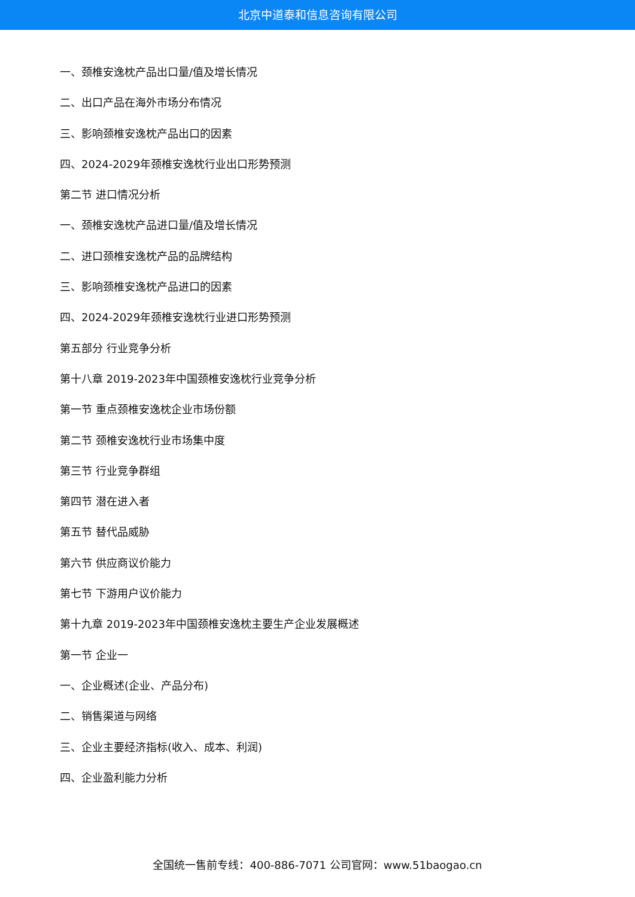北京中道泰和信息咨询有限公司
一、颈椎安逸枕产品出口量/值及增长情况
二、出口产品在海外市场分布情况
三、影响颈椎安逸枕产品出口的因素
四、2024-2029年颈椎安逸枕行业出口形势预测
第二节 进口情况分析
一、颈椎安逸枕产品进口量/值及增长情况
二、进口颈椎安逸枕产品的品牌结构
三、影响颈椎安逸枕产品进口的因素
四、2024-2029年颈椎安逸枕行业进口形势预测
第五部分 行业竞争分析
第十八章 2019-2023年中国颈椎安逸枕行业竞争分析
第一节 重点颈椎安逸枕企业市场份额
第二节 颈椎安逸枕行业市场集中度
第三节 行业竞争群组
第四节 潜在进入者
第五节 替代品威胁
第六节 供应商议价能力
第七节 下游用户议价能力
第十九章 2019-2023年中国颈椎安逸枕主要生产企业发展概述
第一节 企业一
一、企业概述(企业、产品分布)
二、销售渠道与网络
三、企业主要经济指标(收入、成本、利润)
四、企业盈利能力分析
全国统一售前专线：400-886-7071 公司官网：www.51baogao.cn